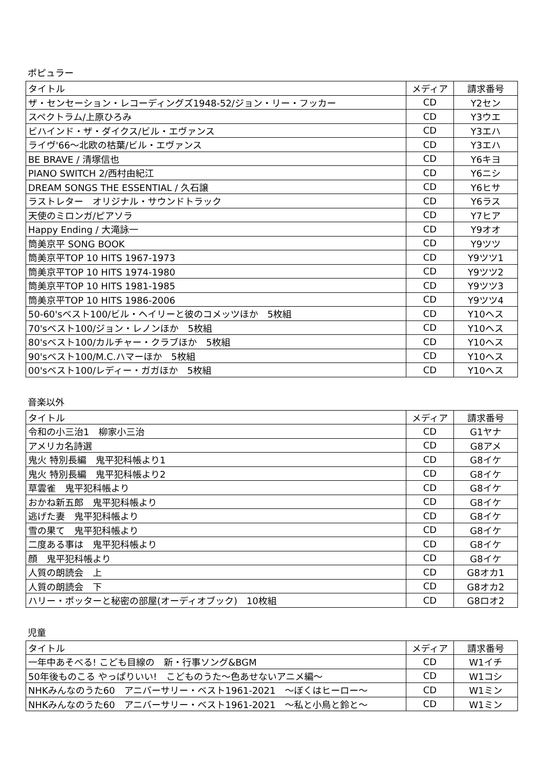ポピュラー
| タイトル | メディア | 請求番号 |
| --- | --- | --- |
| ザ・センセーション・レコーディングズ1948-52/ジョン・リー・フッカー | CD | Y2セン |
| スペクトラム/上原ひろみ | CD | Y3ウエ |
| ビハインド・ザ・ダイクス/ビル・エヴァンス | CD | Y3エハ |
| ライヴ'66～北欧の枯葉/ビル・エヴァンス | CD | Y3エハ |
| BE BRAVE / 清塚信也 | CD | Y6キヨ |
| PIANO SWITCH 2/西村由紀江 | CD | Y6ニシ |
| DREAM SONGS THE ESSENTIAL / 久石譲 | CD | Y6ヒサ |
| ラストレター オリジナル・サウンドトラック | CD | Y6ラス |
| 天使のミロンガ/ピアソラ | CD | Y7ヒア |
| Happy Ending / 大滝詠一 | CD | Y9オオ |
| 筒美京平 SONG BOOK | CD | Y9ツツ |
| 筒美京平TOP 10 HITS 1967-1973 | CD | Y9ツツ1 |
| 筒美京平TOP 10 HITS 1974-1980 | CD | Y9ツツ2 |
| 筒美京平TOP 10 HITS 1981-1985 | CD | Y9ツツ3 |
| 筒美京平TOP 10 HITS 1986-2006 | CD | Y9ツツ4 |
| 50-60'sベスト100/ビル・ヘイリーと彼のコメッツほか 5枚組 | CD | Y10ヘス |
| 70'sベスト100/ジョン・レノンほか 5枚組 | CD | Y10ヘス |
| 80'sベスト100/カルチャー・クラブほか 5枚組 | CD | Y10ヘス |
| 90'sベスト100/M.C.ハマーほか 5枚組 | CD | Y10ヘス |
| 00'sベスト100/レディー・ガガほか 5枚組 | CD | Y10ヘス |
音楽以外
| タイトル | メディア | 請求番号 |
| --- | --- | --- |
| 令和の小三治1 柳家小三治 | CD | G1ヤナ |
| アメリカ名詩選 | CD | G8アメ |
| 鬼火 特別長編 鬼平犯科帳より1 | CD | G8イケ |
| 鬼火 特別長編 鬼平犯科帳より2 | CD | G8イケ |
| 草雲雀 鬼平犯科帳より | CD | G8イケ |
| おかね新五郎 鬼平犯科帳より | CD | G8イケ |
| 逃げた妻 鬼平犯科帳より | CD | G8イケ |
| 雪の果て 鬼平犯科帳より | CD | G8イケ |
| 二度ある事は 鬼平犯科帳より | CD | G8イケ |
| 顔 鬼平犯科帳より | CD | G8イケ |
| 人質の朗読会 上 | CD | G8オカ1 |
| 人質の朗読会 下 | CD | G8オカ2 |
| ハリー・ポッターと秘密の部屋(オーディオブック) 10枚組 | CD | G8ロオ2 |
児童
| タイトル | メディア | 請求番号 |
| --- | --- | --- |
| 一年中あそべる! こども目線の 新・行事ソング&BGM | CD | W1イチ |
| 50年後ものこる やっぱりいい! こどものうた～色あせないアニメ編～ | CD | W1コシ |
| NHKみんなのうた60 アニバーサリー・ベスト1961-2021 ～ぼくはヒーロー～ | CD | W1ミン |
| NHKみんなのうた60 アニバーサリー・ベスト1961-2021 ～私と小鳥と鈴と～ | CD | W1ミン |